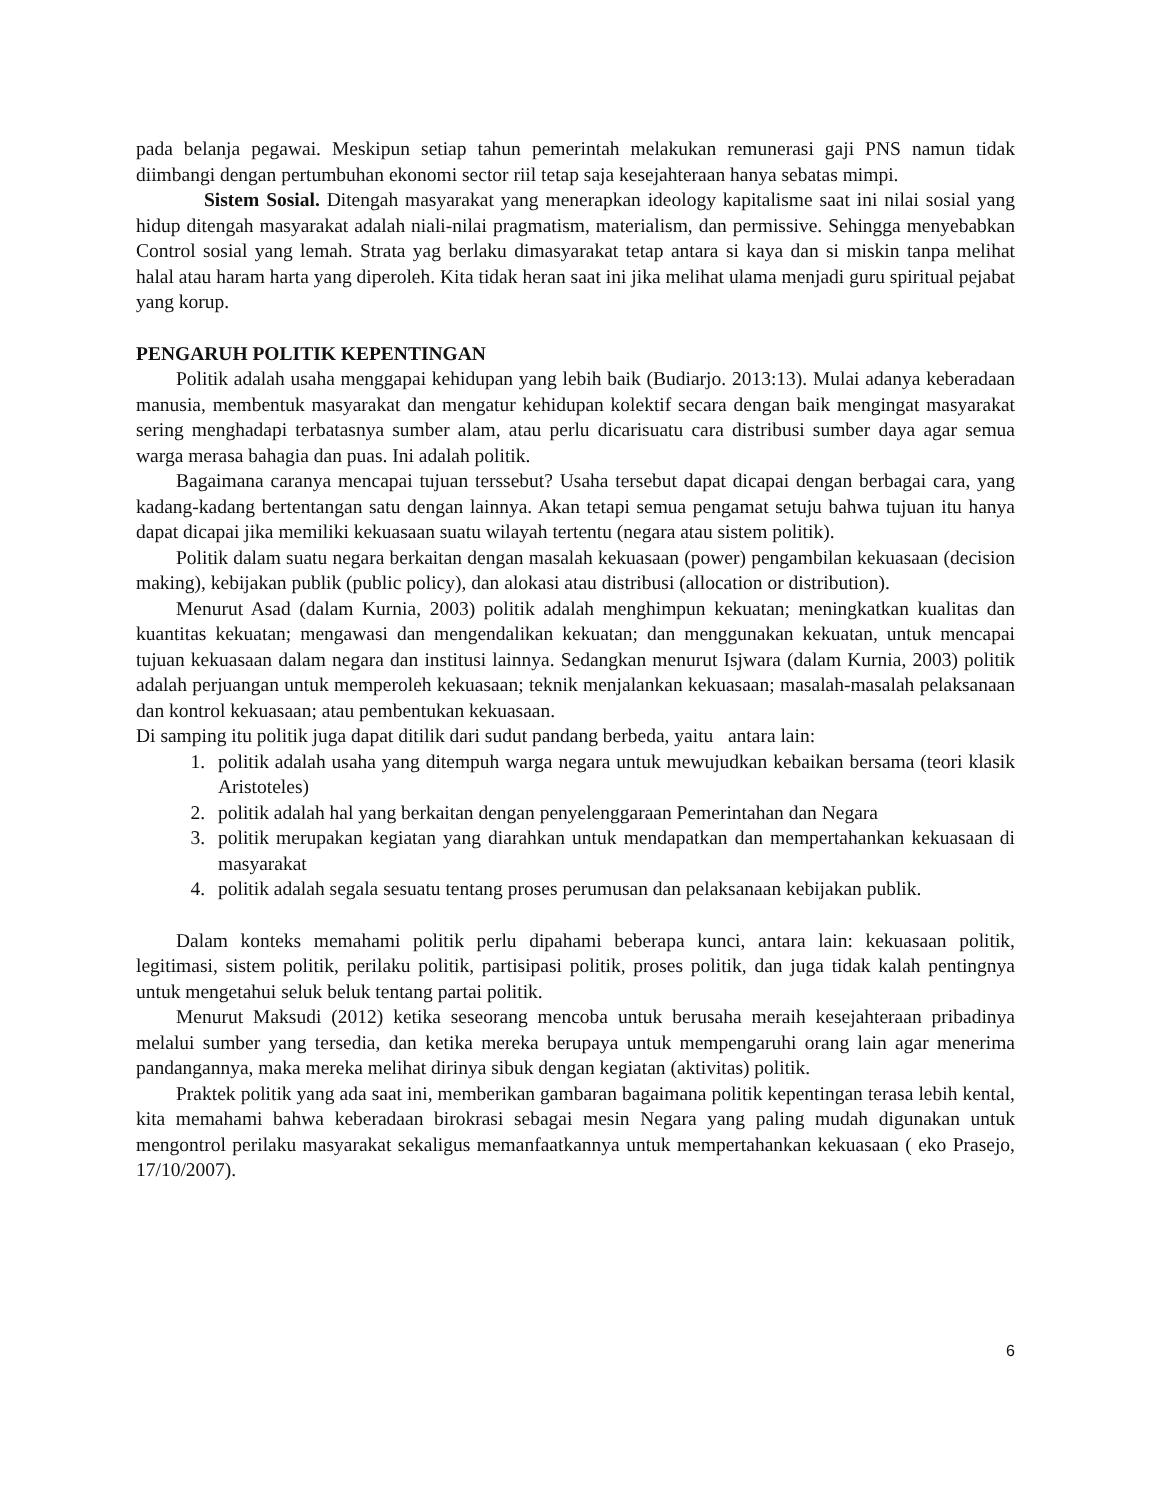pada belanja pegawai. Meskipun setiap tahun pemerintah melakukan remunerasi gaji PNS namun tidak diimbangi dengan pertumbuhan ekonomi sector riil tetap saja kesejahteraan hanya sebatas mimpi.
Sistem Sosial. Ditengah masyarakat yang menerapkan ideology kapitalisme saat ini nilai sosial yang hidup ditengah masyarakat adalah niali-nilai pragmatism, materialism, dan permissive. Sehingga menyebabkan Control sosial yang lemah. Strata yag berlaku dimasyarakat tetap antara si kaya dan si miskin tanpa melihat halal atau haram harta yang diperoleh. Kita tidak heran saat ini jika melihat ulama menjadi guru spiritual pejabat yang korup.
PENGARUH POLITIK KEPENTINGAN
Politik adalah usaha menggapai kehidupan yang lebih baik (Budiarjo. 2013:13). Mulai adanya keberadaan manusia, membentuk masyarakat dan mengatur kehidupan kolektif secara dengan baik mengingat masyarakat sering menghadapi terbatasnya sumber alam, atau perlu dicarisuatu cara distribusi sumber daya agar semua warga merasa bahagia dan puas. Ini adalah politik.
Bagaimana caranya mencapai tujuan terssebut? Usaha tersebut dapat dicapai dengan berbagai cara, yang kadang-kadang bertentangan satu dengan lainnya. Akan tetapi semua pengamat setuju bahwa tujuan itu hanya dapat dicapai jika memiliki kekuasaan suatu wilayah tertentu (negara atau sistem politik).
Politik dalam suatu negara berkaitan dengan masalah kekuasaan (power) pengambilan kekuasaan (decision making), kebijakan publik (public policy), dan alokasi atau distribusi (allocation or distribution).
Menurut Asad (dalam Kurnia, 2003) politik adalah menghimpun kekuatan; meningkatkan kualitas dan kuantitas kekuatan; mengawasi dan mengendalikan kekuatan; dan menggunakan kekuatan, untuk mencapai tujuan kekuasaan dalam negara dan institusi lainnya. Sedangkan menurut Isjwara (dalam Kurnia, 2003) politik adalah perjuangan untuk memperoleh kekuasaan; teknik menjalankan kekuasaan; masalah-masalah pelaksanaan dan kontrol kekuasaan; atau pembentukan kekuasaan.
Di samping itu politik juga dapat ditilik dari sudut pandang berbeda, yaitu antara lain:
1. politik adalah usaha yang ditempuh warga negara untuk mewujudkan kebaikan bersama (teori klasik Aristoteles)
2. politik adalah hal yang berkaitan dengan penyelenggaraan Pemerintahan dan Negara
3. politik merupakan kegiatan yang diarahkan untuk mendapatkan dan mempertahankan kekuasaan di masyarakat
4. politik adalah segala sesuatu tentang proses perumusan dan pelaksanaan kebijakan publik.
Dalam konteks memahami politik perlu dipahami beberapa kunci, antara lain: kekuasaan politik, legitimasi, sistem politik, perilaku politik, partisipasi politik, proses politik, dan juga tidak kalah pentingnya untuk mengetahui seluk beluk tentang partai politik.
Menurut Maksudi (2012) ketika seseorang mencoba untuk berusaha meraih kesejahteraan pribadinya melalui sumber yang tersedia, dan ketika mereka berupaya untuk mempengaruhi orang lain agar menerima pandangannya, maka mereka melihat dirinya sibuk dengan kegiatan (aktivitas) politik.
Praktek politik yang ada saat ini, memberikan gambaran bagaimana politik kepentingan terasa lebih kental, kita memahami bahwa keberadaan birokrasi sebagai mesin Negara yang paling mudah digunakan untuk mengontrol perilaku masyarakat sekaligus memanfaatkannya untuk mempertahankan kekuasaan ( eko Prasejo, 17/10/2007).
6